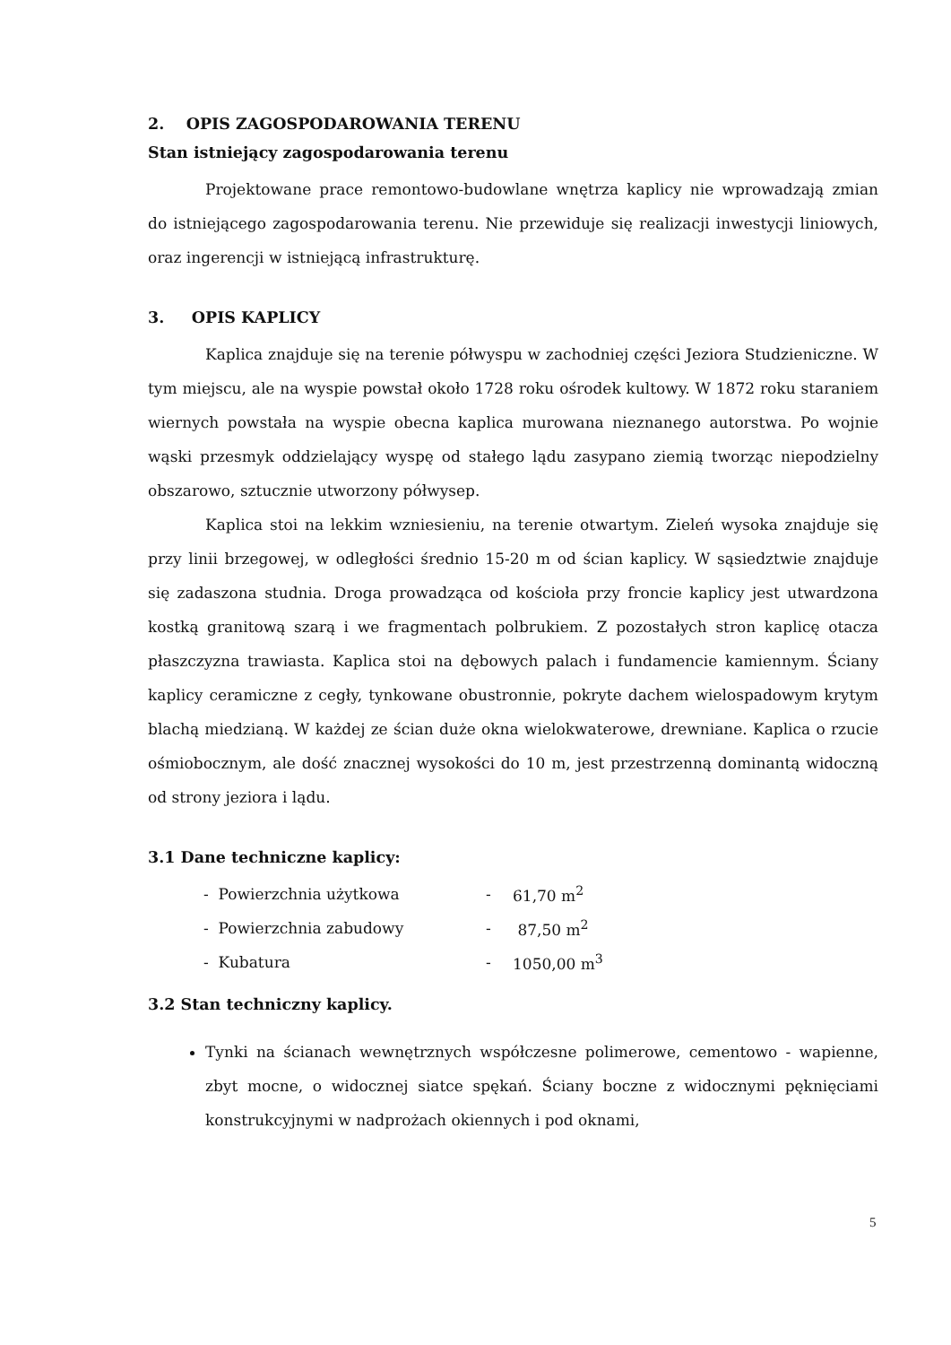2. OPIS ZAGOSPODAROWANIA TERENU
Stan istniejący zagospodarowania terenu
Projektowane prace remontowo-budowlane wnętrza kaplicy nie wprowadzają zmian do istniejącego zagospodarowania terenu. Nie przewiduje się realizacji inwestycji liniowych, oraz ingerencji w istniejącą infrastrukturę.
3. OPIS KAPLICY
Kaplica znajduje się na terenie półwyspu w zachodniej części Jeziora Studzieniczne. W tym miejscu, ale na wyspie powstał około 1728 roku ośrodek kultowy. W 1872 roku staraniem wiernych powstała na wyspie obecna kaplica murowana nieznanego autorstwa. Po wojnie wąski przesmyk oddzielający wyspę od stałego lądu zasypano ziemią tworząc niepodzielny obszarowo, sztucznie utworzony półwysep.
Kaplica stoi na lekkim wzniesieniu, na terenie otwartym. Zieleń wysoka znajduje się przy linii brzegowej, w odległości średnio 15-20 m od ścian kaplicy. W sąsiedztwie znajduje się zadaszona studnia. Droga prowadząca od kościoła przy froncie kaplicy jest utwardzona kostką granitową szarą i we fragmentach polbrukiem. Z pozostałych stron kaplicę otacza płaszczyzna trawiasta. Kaplica stoi na dębowych palach i fundamencie kamiennym. Ściany kaplicy ceramiczne z cegły, tynkowane obustronnie, pokryte dachem wielospadowym krytym blachą miedzianą. W każdej ze ścian duże okna wielokwaterowe, drewniane. Kaplica o rzucie ośmiobocznym, ale dość znacznej wysokości do 10 m, jest przestrzenną dominantą widoczną od strony jeziora i lądu.
3.1 Dane techniczne kaplicy:
| - Powierzchnia użytkowa | - | 61,70 m<sup>2</sup> |
| - Powierzchnia zabudowy | - | 87,50 m<sup>2</sup> |
| - Kubatura | - | 1050,00 m<sup>3</sup> |
3.2 Stan techniczny kaplicy.
Tynki na ścianach wewnętrznych współczesne polimerowe, cementowo - wapienne, zbyt mocne, o widocznej siatce spękań. Ściany boczne z widocznymi pęknięciami konstrukcyjnymi w nadprożach okiennych i pod oknami,
5